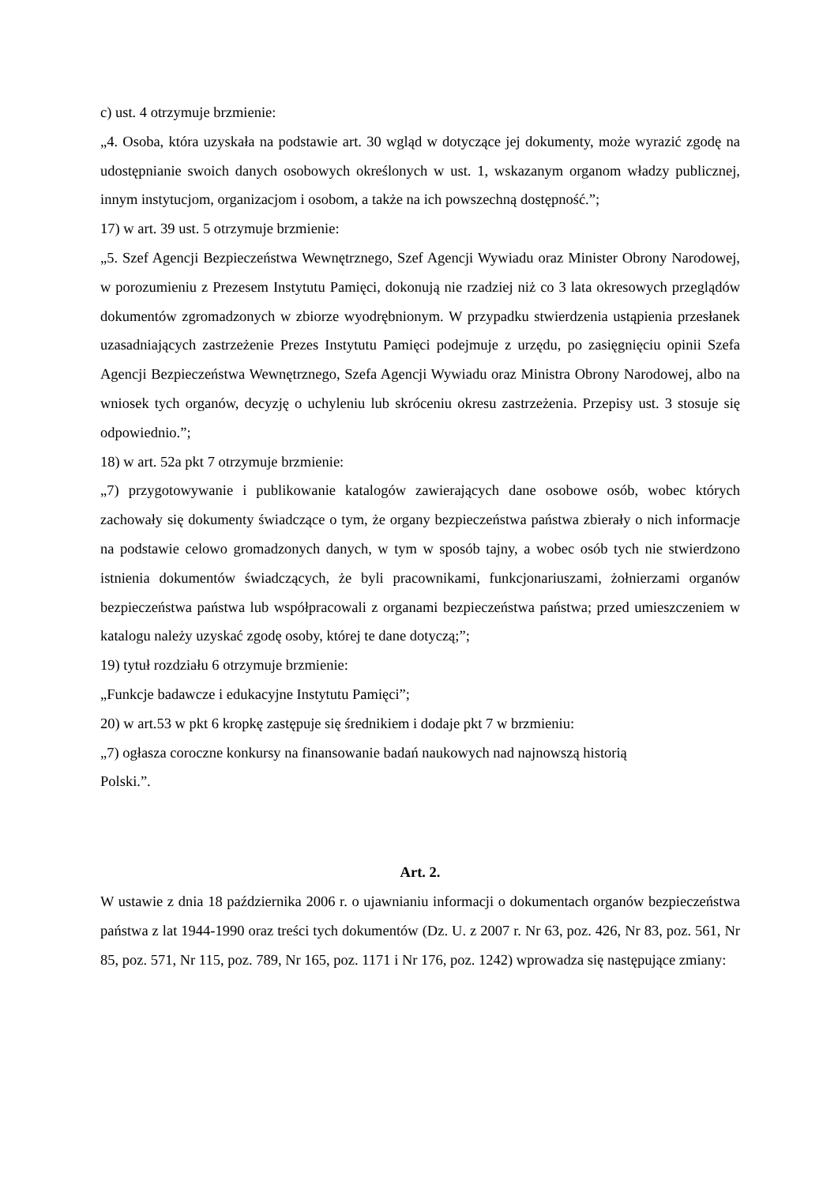c) ust. 4 otrzymuje brzmienie:
„4. Osoba, która uzyskała na podstawie art. 30 wgląd w dotyczące jej dokumenty, może wyrazić zgodę na udostępnianie swoich danych osobowych określonych w ust. 1, wskazanym organom władzy publicznej, innym instytucjom, organizacjom i osobom, a także na ich powszechną dostępność.”;
17) w art. 39 ust. 5 otrzymuje brzmienie:
„5. Szef Agencji Bezpieczeństwa Wewnętrznego, Szef Agencji Wywiadu oraz Minister Obrony Narodowej, w porozumieniu z Prezesem Instytutu Pamięci, dokonują nie rzadziej niż co 3 lata okresowych przeglądów dokumentów zgromadzonych w zbiorze wyodrębnionym. W przypadku stwierdzenia ustąpienia przesłanek uzasadniających zastrzeżenie Prezes Instytutu Pamięci podejmuje z urzędu, po zasięgnięciu opinii Szefa Agencji Bezpieczeństwa Wewnętrznego, Szefa Agencji Wywiadu oraz Ministra Obrony Narodowej, albo na wniosek tych organów, decyzję o uchyleniu lub skróceniu okresu zastrzeżenia. Przepisy ust. 3 stosuje się odpowiednio.”;
18) w art. 52a pkt 7 otrzymuje brzmienie:
„7) przygotowywanie i publikowanie katalogów zawierających dane osobowe osób, wobec których zachowały się dokumenty świadczące o tym, że organy bezpieczeństwa państwa zbierały o nich informacje na podstawie celowo gromadzonych danych, w tym w sposób tajny, a wobec osób tych nie stwierdzono istnienia dokumentów świadczących, że byli pracownikami, funkcjonariuszami, żołnierzami organów bezpieczeństwa państwa lub współpracowali z organami bezpieczeństwa państwa; przed umieszczeniem w katalogu należy uzyskać zgodę osoby, której te dane dotyczą;”;
19) tytuł rozdziału 6 otrzymuje brzmienie:
„Funkcje badawcze i edukacyjne Instytutu Pamięci”;
20) w art.53 w pkt 6 kropkę zastępuje się średnikiem i dodaje pkt 7 w brzmieniu:
„7) ogłasza coroczne konkursy na finansowanie badań naukowych nad najnowszą historią
Polski.”.
Art. 2.
W ustawie z dnia 18 października 2006 r. o ujawnianiu informacji o dokumentach organów bezpieczeństwa państwa z lat 1944-1990 oraz treści tych dokumentów (Dz. U. z 2007 r. Nr 63, poz. 426, Nr 83, poz. 561, Nr 85, poz. 571, Nr 115, poz. 789, Nr 165, poz. 1171 i Nr 176, poz. 1242) wprowadza się następujące zmiany: